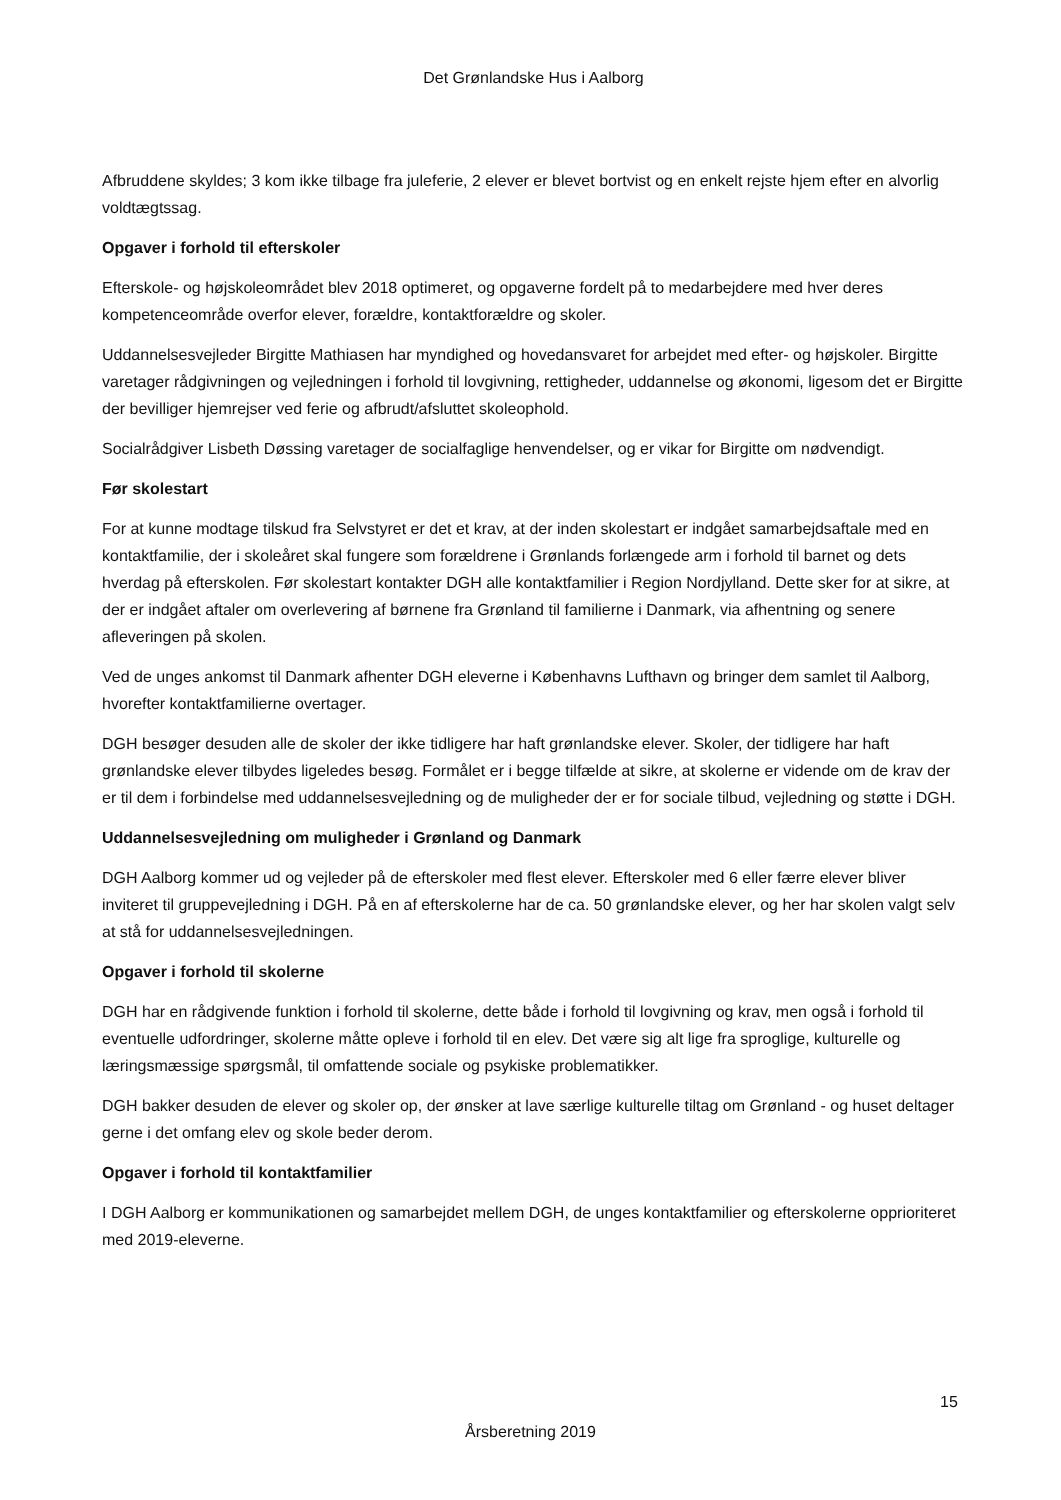Det Grønlandske Hus i Aalborg
Afbruddene skyldes; 3 kom ikke tilbage fra juleferie, 2 elever er blevet bortvist og en enkelt rejste hjem efter en alvorlig voldtægtssag.
Opgaver i forhold til efterskoler
Efterskole- og højskoleområdet blev 2018 optimeret, og opgaverne fordelt på to medarbejdere med hver deres kompetenceområde overfor elever, forældre, kontaktforældre og skoler.
Uddannelsesvejleder Birgitte Mathiasen har myndighed og hovedansvaret for arbejdet med efter- og højskoler. Birgitte varetager rådgivningen og vejledningen i forhold til lovgivning, rettigheder, uddannelse og økonomi, ligesom det er Birgitte der bevilliger hjemrejser ved ferie og afbrudt/afsluttet skoleophold.
Socialrådgiver Lisbeth Døssing varetager de socialfaglige henvendelser, og er vikar for Birgitte om nødvendigt.
Før skolestart
For at kunne modtage tilskud fra Selvstyret er det et krav, at der inden skolestart er indgået samarbejdsaftale med en kontaktfamilie, der i skoleåret skal fungere som forældrene i Grønlands forlængede arm i forhold til barnet og dets hverdag på efterskolen. Før skolestart kontakter DGH alle kontaktfamilier i Region Nordjylland. Dette sker for at sikre, at der er indgået aftaler om overlevering af børnene fra Grønland til familierne i Danmark, via afhentning og senere afleveringen på skolen.
Ved de unges ankomst til Danmark afhenter DGH eleverne i Københavns Lufthavn og bringer dem samlet til Aalborg, hvorefter kontaktfamilierne overtager.
DGH besøger desuden alle de skoler der ikke tidligere har haft grønlandske elever. Skoler, der tidligere har haft grønlandske elever tilbydes ligeledes besøg. Formålet er i begge tilfælde at sikre, at skolerne er vidende om de krav der er til dem i forbindelse med uddannelsesvejledning og de muligheder der er for sociale tilbud, vejledning og støtte i DGH.
Uddannelsesvejledning om muligheder i Grønland og Danmark
DGH Aalborg kommer ud og vejleder på de efterskoler med flest elever. Efterskoler med 6 eller færre elever bliver inviteret til gruppevejledning i DGH. På en af efterskolerne har de ca. 50 grønlandske elever, og her har skolen valgt selv at stå for uddannelsesvejledningen.
Opgaver i forhold til skolerne
DGH har en rådgivende funktion i forhold til skolerne, dette både i forhold til lovgivning og krav, men også i forhold til eventuelle udfordringer, skolerne måtte opleve i forhold til en elev. Det være sig alt lige fra sproglige, kulturelle og læringsmæssige spørgsmål, til omfattende sociale og psykiske problematikker.
DGH bakker desuden de elever og skoler op, der ønsker at lave særlige kulturelle tiltag om Grønland - og huset deltager gerne i det omfang elev og skole beder derom.
Opgaver i forhold til kontaktfamilier
I DGH Aalborg er kommunikationen og samarbejdet mellem DGH, de unges kontaktfamilier og efterskolerne opprioriteret med 2019-eleverne.
15
Årsberetning 2019